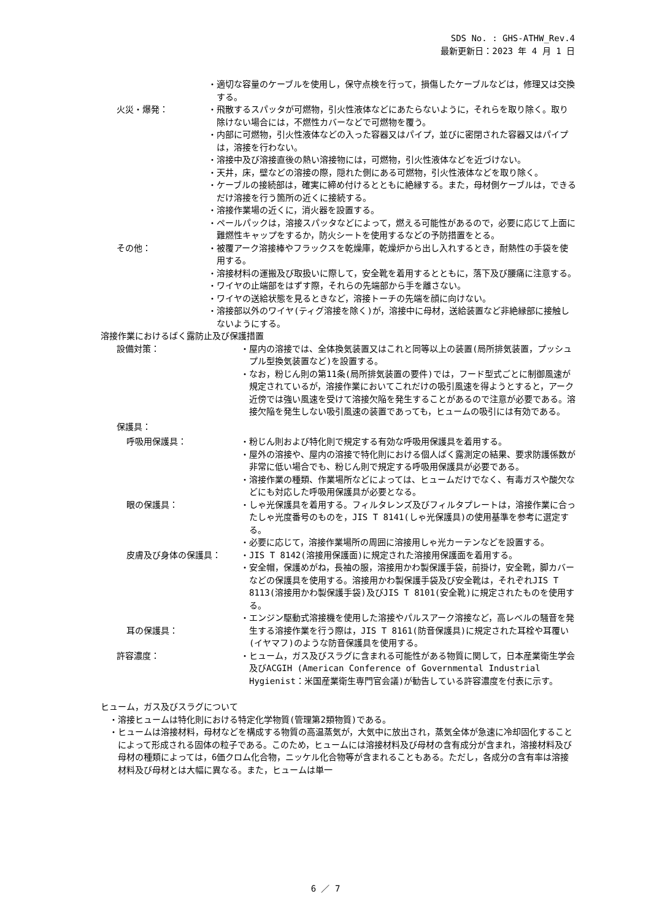SDS No. : GHS-ATHW_Rev.4
最新更新日：2023 年 4 月 1 日
・適切な容量のケーブルを使用し，保守点検を行って，損傷したケーブルなどは，修理又は交換する。
火災・爆発： ・飛散するスパッタが可燃物，引火性液体などにあたらないように，それらを取り除く。取り除けない場合には，不燃性カバーなどで可燃物を覆う。
・内部に可燃物，引火性液体などの入った容器又はパイプ，並びに密閉された容器又はパイプは，溶接を行わない。
・溶接中及び溶接直後の熱い溶接物には，可燃物，引火性液体などを近づけない。
・天井，床，壁などの溶接の際，隠れた側にある可燃物，引火性液体などを取り除く。
・ケーブルの接続部は，確実に締め付けるとともに絶縁する。また，母材側ケーブルは，できるだけ溶接を行う箇所の近くに接続する。
・溶接作業場の近くに，消火器を設置する。
・ペールパックは，溶接スパッタなどによって，燃える可能性があるので，必要に応じて上面に難燃性キャップをするか，防火シートを使用するなどの予防措置をとる。
その他： ・被覆アーク溶接棒やフラックスを乾燥庫，乾燥炉から出し入れするとき，耐熱性の手袋を使用する。
・溶接材料の運搬及び取扱いに際して，安全靴を着用するとともに，落下及び腰痛に注意する。
・ワイヤの止端部をはずす際，それらの先端部から手を離さない。
・ワイヤの送給状態を見るときなど，溶接トーチの先端を顔に向けない。
・溶接部以外のワイヤ(ティグ溶接を除く)が，溶接中に母材，送給装置など非絶縁部に接触しないようにする。
溶接作業におけるばく露防止及び保護措置
設備対策： ・屋内の溶接では、全体換気装置又はこれと同等以上の装置(局所排気装置，プッシュプル型換気装置など)を設置する。
・なお，粉じん則の第11条(局所排気装置の要件)では，フード型式ごとに制御風速が規定されているが，溶接作業においてこれだけの吸引風速を得ようとすると，アーク近傍では強い風速を受けて溶接欠陥を発生することがあるので注意が必要である。溶接欠陥を発生しない吸引風速の装置であっても，ヒュームの吸引には有効である。
保護具：
呼吸用保護具： ・粉じん則および特化則で規定する有効な呼吸用保護具を着用する。
・屋外の溶接や、屋内の溶接で特化則における個人ばく露測定の結果、要求防護係数が非常に低い場合でも、粉じん則で規定する呼吸用保護具が必要である。
・溶接作業の種類、作業場所などによっては、ヒュームだけでなく、有毒ガスや酸欠などにも対応した呼吸用保護具が必要となる。
眼の保護具： ・しゃ光保護具を着用する。フィルタレンズ及びフィルタプレートは，溶接作業に合ったしゃ光度番号のものを，JIS T 8141(しゃ光保護具)の使用基準を参考に選定する。
・必要に応じて，溶接作業場所の周囲に溶接用しゃ光カーテンなどを設置する。
皮膚及び身体の保護具： ・JIS T 8142(溶接用保護面)に規定された溶接用保護面を着用する。
・安全帽，保護めがね，長袖の服，溶接用かわ製保護手袋，前掛け，安全靴，脚カバーなどの保護具を使用する。溶接用かわ製保護手袋及び安全靴は，それぞれJIS T 8113(溶接用かわ製保護手袋)及びJIS T 8101(安全靴)に規定されたものを使用する。
耳の保護具： ・エンジン駆動式溶接機を使用した溶接やパルスアーク溶接など，高レベルの騒音を発生する溶接作業を行う際は，JIS T 8161(防音保護具)に規定された耳栓や耳覆い(イヤマフ)のような防音保護具を使用する。
許容濃度： ・ヒューム，ガス及びスラグに含まれる可能性がある物質に関して，日本産業衛生学会及びACGIH (American Conference of Governmental Industrial Hygienist：米国産業衛生専門官会議)が勧告している許容濃度を付表に示す。
ヒューム，ガス及びスラグについて
・溶接ヒュームは特化則における特定化学物質(管理第2類物質)である。
・ヒュームは溶接材料，母材などを構成する物質の高温蒸気が，大気中に放出され，蒸気全体が急速に冷却固化することによって形成される固体の粒子である。このため，ヒュームには溶接材料及び母材の含有成分が含まれ，溶接材料及び母材の種類によっては，6価クロム化合物，ニッケル化合物等が含まれることもある。ただし，各成分の含有率は溶接材料及び母材とは大幅に異なる。また，ヒュームは単一
6 ／ 7